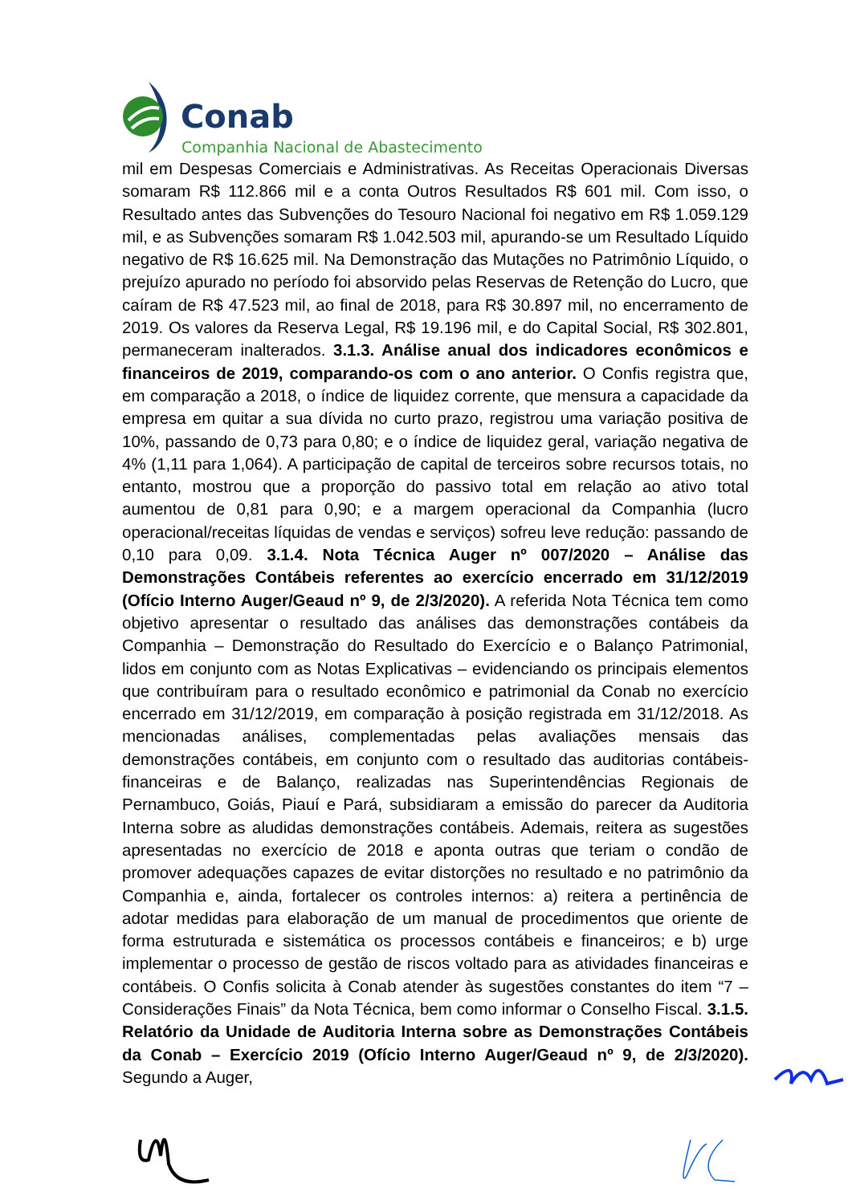Conab
Companhia Nacional de Abastecimento
mil em Despesas Comerciais e Administrativas. As Receitas Operacionais Diversas somaram R$ 112.866 mil e a conta Outros Resultados R$ 601 mil. Com isso, o Resultado antes das Subvenções do Tesouro Nacional foi negativo em R$ 1.059.129 mil, e as Subvenções somaram R$ 1.042.503 mil, apurando-se um Resultado Líquido negativo de R$ 16.625 mil. Na Demonstração das Mutações no Patrimônio Líquido, o prejuízo apurado no período foi absorvido pelas Reservas de Retenção do Lucro, que caíram de R$ 47.523 mil, ao final de 2018, para R$ 30.897 mil, no encerramento de 2019. Os valores da Reserva Legal, R$ 19.196 mil, e do Capital Social, R$ 302.801, permaneceram inalterados. 3.1.3. Análise anual dos indicadores econômicos e financeiros de 2019, comparando-os com o ano anterior. O Confis registra que, em comparação a 2018, o índice de liquidez corrente, que mensura a capacidade da empresa em quitar a sua dívida no curto prazo, registrou uma variação positiva de 10%, passando de 0,73 para 0,80; e o índice de liquidez geral, variação negativa de 4% (1,11 para 1,064). A participação de capital de terceiros sobre recursos totais, no entanto, mostrou que a proporção do passivo total em relação ao ativo total aumentou de 0,81 para 0,90; e a margem operacional da Companhia (lucro operacional/receitas líquidas de vendas e serviços) sofreu leve redução: passando de 0,10 para 0,09. 3.1.4. Nota Técnica Auger nº 007/2020 – Análise das Demonstrações Contábeis referentes ao exercício encerrado em 31/12/2019 (Ofício Interno Auger/Geaud nº 9, de 2/3/2020). A referida Nota Técnica tem como objetivo apresentar o resultado das análises das demonstrações contábeis da Companhia – Demonstração do Resultado do Exercício e o Balanço Patrimonial, lidos em conjunto com as Notas Explicativas – evidenciando os principais elementos que contribuíram para o resultado econômico e patrimonial da Conab no exercício encerrado em 31/12/2019, em comparação à posição registrada em 31/12/2018. As mencionadas análises, complementadas pelas avaliações mensais das demonstrações contábeis, em conjunto com o resultado das auditorias contábeis-financeiras e de Balanço, realizadas nas Superintendências Regionais de Pernambuco, Goiás, Piauí e Pará, subsidiaram a emissão do parecer da Auditoria Interna sobre as aludidas demonstrações contábeis. Ademais, reitera as sugestões apresentadas no exercício de 2018 e aponta outras que teriam o condão de promover adequações capazes de evitar distorções no resultado e no patrimônio da Companhia e, ainda, fortalecer os controles internos: a) reitera a pertinência de adotar medidas para elaboração de um manual de procedimentos que oriente de forma estruturada e sistemática os processos contábeis e financeiros; e b) urge implementar o processo de gestão de riscos voltado para as atividades financeiras e contábeis. O Confis solicita à Conab atender às sugestões constantes do item “7 – Considerações Finais” da Nota Técnica, bem como informar o Conselho Fiscal. 3.1.5. Relatório da Unidade de Auditoria Interna sobre as Demonstrações Contábeis da Conab – Exercício 2019 (Ofício Interno Auger/Geaud nº 9, de 2/3/2020). Segundo a Auger,